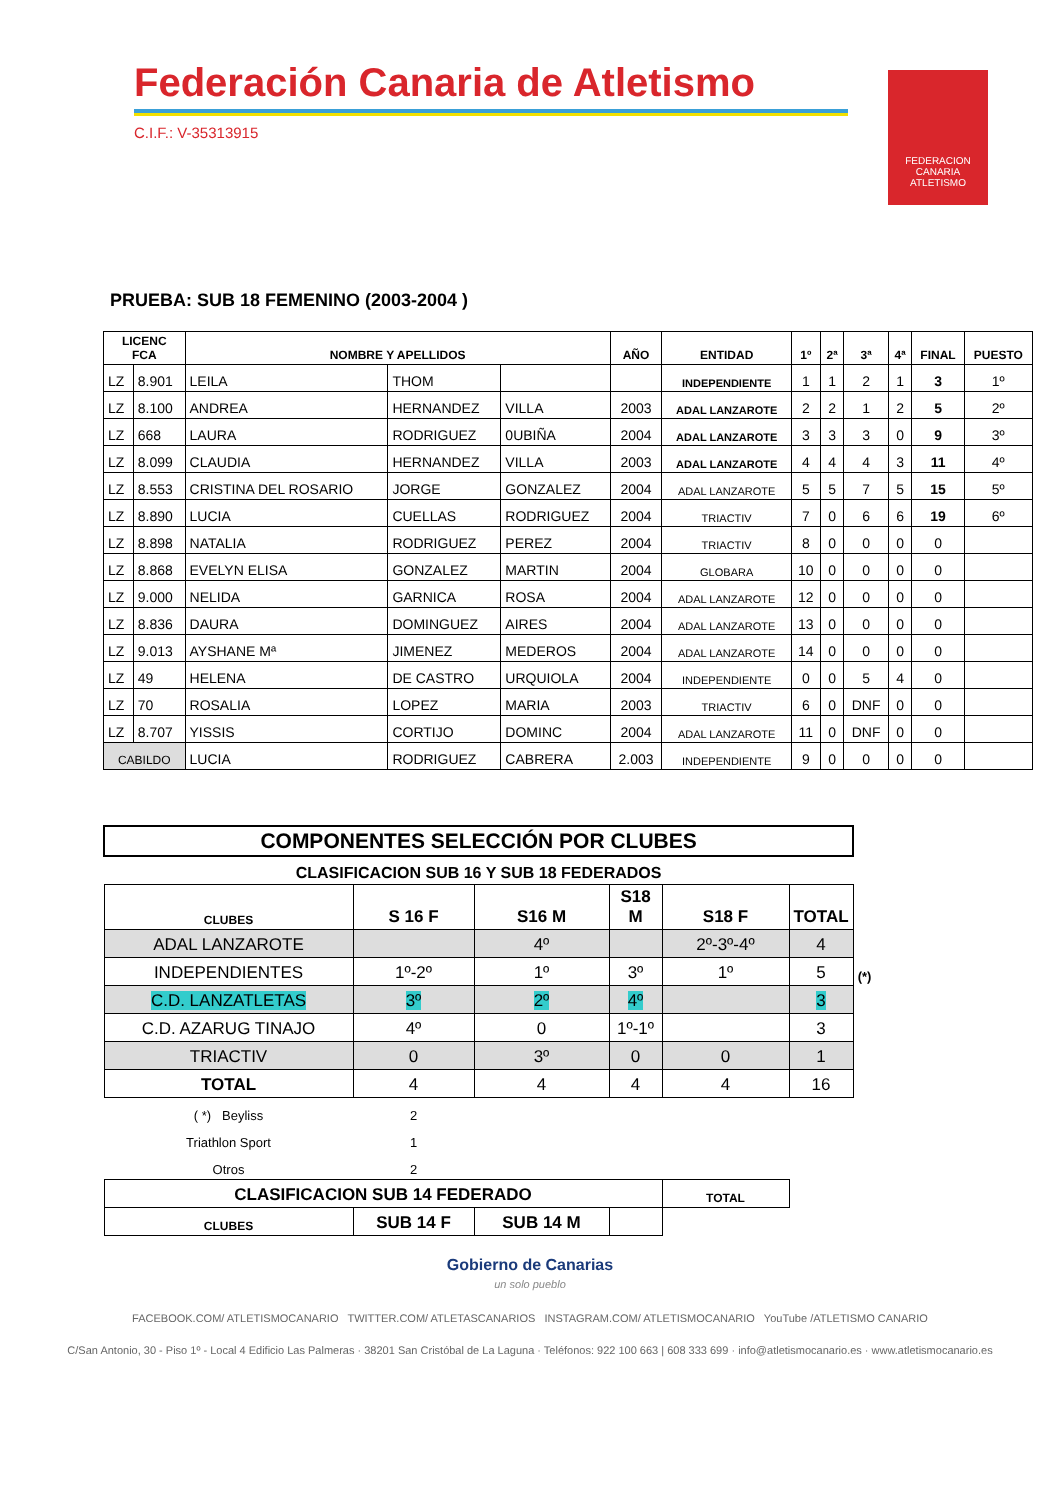Federación Canaria de Atletismo
C.I.F.: V-35313915
FEDERACION CANARIA ATLETISMO
PRUEBA: SUB 18 FEMENINO (2003-2004 )
| LICENC FCA | | NOMBRE Y APELLIDOS | | | AÑO | ENTIDAD | 1º | 2ª | 3ª | 4ª | FINAL | PUESTO |
| --- | --- | --- | --- | --- | --- | --- | --- | --- | --- | --- | --- | --- |
| LZ | 8.901 | LEILA | THOM | | | INDEPENDIENTE | 1 | 1 | 2 | 1 | 3 | 1º |
| LZ | 8.100 | ANDREA | HERNANDEZ | VILLA | 2003 | ADAL LANZAROTE | 2 | 2 | 1 | 2 | 5 | 2º |
| LZ | 668 | LAURA | RODRIGUEZ | 0UBIÑA | 2004 | ADAL LANZAROTE | 3 | 3 | 3 | 0 | 9 | 3º |
| LZ | 8.099 | CLAUDIA | HERNANDEZ | VILLA | 2003 | ADAL LANZAROTE | 4 | 4 | 4 | 3 | 11 | 4º |
| LZ | 8.553 | CRISTINA DEL ROSARIO | JORGE | GONZALEZ | 2004 | ADAL LANZAROTE | 5 | 5 | 7 | 5 | 15 | 5º |
| LZ | 8.890 | LUCIA | CUELLAS | RODRIGUEZ | 2004 | TRIACTIV | 7 | 0 | 6 | 6 | 19 | 6º |
| LZ | 8.898 | NATALIA | RODRIGUEZ | PEREZ | 2004 | TRIACTIV | 8 | 0 | 0 | 0 | 0 | |
| LZ | 8.868 | EVELYN ELISA | GONZALEZ | MARTIN | 2004 | GLOBARA | 10 | 0 | 0 | 0 | 0 | |
| LZ | 9.000 | NELIDA | GARNICA | ROSA | 2004 | ADAL LANZAROTE | 12 | 0 | 0 | 0 | 0 | |
| LZ | 8.836 | DAURA | DOMINGUEZ | AIRES | 2004 | ADAL LANZAROTE | 13 | 0 | 0 | 0 | 0 | |
| LZ | 9.013 | AYSHANE Mª | JIMENEZ | MEDEROS | 2004 | ADAL LANZAROTE | 14 | 0 | 0 | 0 | 0 | |
| LZ | 49 | HELENA | DE CASTRO | URQUIOLA | 2004 | INDEPENDIENTE | 0 | 0 | 5 | 4 | 0 | |
| LZ | 70 | ROSALIA | LOPEZ | MARIA | 2003 | TRIACTIV | 6 | 0 | DNF | 0 | 0 | |
| LZ | 8.707 | YISSIS | CORTIJO | DOMINC | 2004 | ADAL LANZAROTE | 11 | 0 | DNF | 0 | 0 | |
| CABILDO | | LUCIA | RODRIGUEZ | CABRERA | 2.003 | INDEPENDIENTE | 9 | 0 | 0 | 0 | 0 | |
| COMPONENTES SELECCIÓN POR CLUBES | | | | | | |
| --- | --- | --- | --- | --- | --- | --- |
| CLASIFICACION SUB 16 Y SUB 18 FEDERADOS | | | | | | |
| CLUBES | S 16 F | S16 M | S18 M | S18 F | TOTAL | |
| ADAL LANZAROTE | | 4º | | 2º-3º-4º | 4 | |
| INDEPENDIENTES | 1º-2º | 1º | 3º | 1º | 5 | (*) |
| C.D. LANZATLETAS | 3º | 2º | 4º | | 3 | |
| C.D. AZARUG TINAJO | 4º | 0 | 1º-1º | | 3 | |
| TRIACTIV | 0 | 3º | 0 | 0 | 1 | |
| TOTAL | 4 | 4 | 4 | 4 | 16 | |
| ( *) Beyliss | 2 | | | | | |
| Triathlon Sport | 1 | | | | | |
| Otros | 2 | | | | | |
| CLASIFICACION SUB 14 FEDERADO | | | | TOTAL | | |
| CLUBES | SUB 14 F | SUB 14 M | | | | |
Gobierno de Canarias
un solo pueblo
FACEBOOK.COM/ ATLETISMOCANARIO TWITTER.COM/ ATLETASCANARIOS INSTAGRAM.COM/ ATLETISMOCANARIO YouTube /ATLETISMO CANARIO
C/San Antonio, 30 - Piso 1º - Local 4 Edificio Las Palmeras · 38201 San Cristóbal de La Laguna · Teléfonos: 922 100 663 | 608 333 699 · info@atletismocanario.es · www.atletismocanario.es